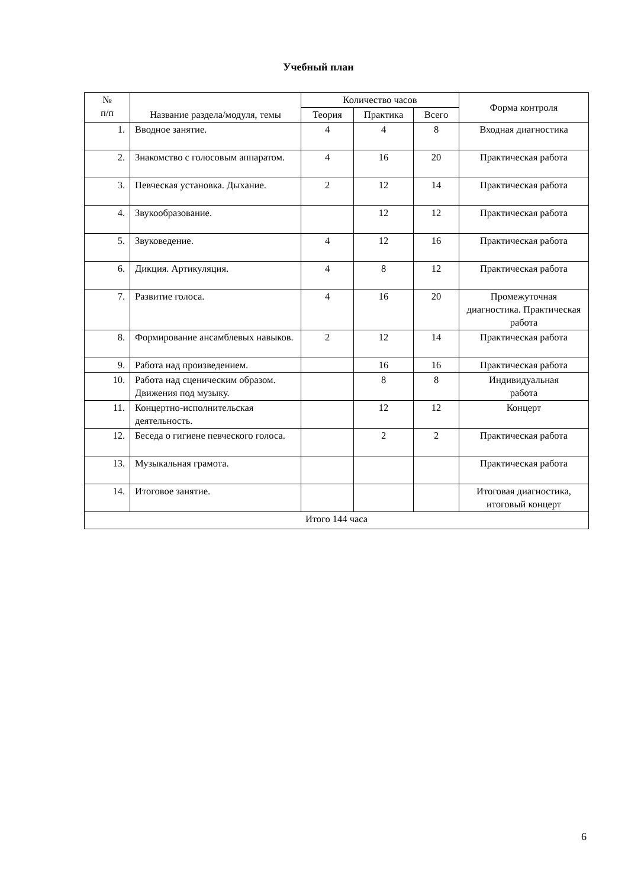Учебный план
| № п/п | Название раздела/модуля, темы | Количество часов | | | Форма контроля |
| --- | --- | --- | --- | --- | --- |
| | | Теория | Практика | Всего | |
| 1. | Вводное занятие. | 4 | 4 | 8 | Входная диагностика |
| 2. | Знакомство с голосовым аппаратом. | 4 | 16 | 20 | Практическая работа |
| 3. | Певческая установка. Дыхание. | 2 | 12 | 14 | Практическая работа |
| 4. | Звукообразование. | | 12 | 12 | Практическая работа |
| 5. | Звуковедение. | 4 | 12 | 16 | Практическая работа |
| 6. | Дикция. Артикуляция. | 4 | 8 | 12 | Практическая работа |
| 7. | Развитие голоса. | 4 | 16 | 20 | Промежуточная диагностика. Практическая работа |
| 8. | Формирование ансамблевых навыков. | 2 | 12 | 14 | Практическая работа |
| 9. | Работа над произведением. | | 16 | 16 | Практическая работа |
| 10. | Работа над сценическим образом. Движения под музыку. | | 8 | 8 | Индивидуальная работа |
| 11. | Концертно-исполнительская деятельность. | | 12 | 12 | Концерт |
| 12. | Беседа о гигиене певческого голоса. | | 2 | 2 | Практическая работа |
| 13. | Музыкальная грамота. | | | | Практическая работа |
| 14. | Итоговое занятие. | | | | Итоговая диагностика, итоговый концерт |
| Итого 144 часа | | | | | |
6